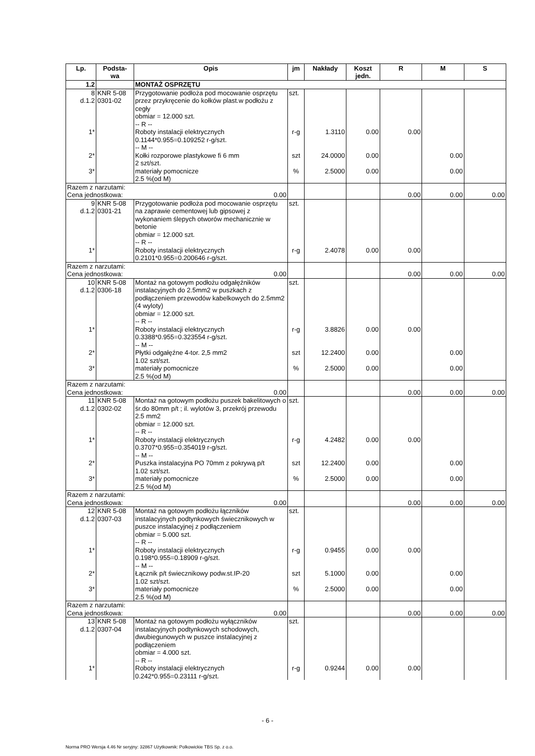| Lp. | Podsta- wa | Opis | jm | Nakłady | Koszt jedn. | R | M | S |
| --- | --- | --- | --- | --- | --- | --- | --- | --- |
| 1.2 | | MONTAŻ OSPRZĘTU | | | | | | |
| 8 d.1.2 | KNR 5-08 0301-02 | Przygotowanie podłoża pod mocowanie osprzętu przez przykręcenie do kołków plast.w podłożu z cegły obmiar = 12.000 szt. -- R -- | szt. | | | | | |
| 1* | | Roboty instalacji elektrycznych 0.1144*0.955=0.109252 r-g/szt. -- M -- | r-g | 1.3110 | 0.00 | 0.00 | | |
| 2* | | Kołki rozporowe plastykowe fi 6 mm 2 szt/szt. | szt | 24.0000 | 0.00 | | 0.00 | |
| 3* | | materiały pomocnicze 2.5 %(od M) | % | 2.5000 | 0.00 | | 0.00 | |
| Razem z narzutami: Cena jednostkowa: 0.00 | | | | | | 0.00 | 0.00 | 0.00 |
| 9 d.1.2 | KNR 5-08 0301-21 | Przygotowanie podłoża pod mocowanie osprzętu na zaprawie cementowej lub gipsowej z wykonaniem ślepych otworów mechanicznie w betonie obmiar = 12.000 szt. -- R -- | szt. | | | | | |
| 1* | | Roboty instalacji elektrycznych 0.2101*0.955=0.200646 r-g/szt. | r-g | 2.4078 | 0.00 | 0.00 | | |
| Razem z narzutami: Cena jednostkowa: 0.00 | | | | | | 0.00 | 0.00 | 0.00 |
| 10 d.1.2 | KNR 5-08 0306-18 | Montaż na gotowym podłożu odgałęźników instalacyjnych do 2.5mm2 w puszkach z podłączeniem przewodów kabelkowych do 2.5mm2 (4 wyloty) obmiar = 12.000 szt. -- R -- | szt. | | | | | |
| 1* | | Roboty instalacji elektrycznych 0.3388*0.955=0.323554 r-g/szt. -- M -- | r-g | 3.8826 | 0.00 | 0.00 | | |
| 2* | | Płytki odgałęźne 4-tor. 2,5 mm2 1.02 szt/szt. | szt | 12.2400 | 0.00 | | 0.00 | |
| 3* | | materiały pomocnicze 2.5 %(od M) | % | 2.5000 | 0.00 | | 0.00 | |
| Razem z narzutami: Cena jednostkowa: 0.00 | | | | | | 0.00 | 0.00 | 0.00 |
| 11 d.1.2 | KNR 5-08 0302-02 | Montaż na gotowym podłożu puszek bakelitowych o śr.do 80mm p/t ; il. wylotów 3, przekrój przewodu 2.5 mm2 obmiar = 12.000 szt. -- R -- | szt. | | | | | |
| 1* | | Roboty instalacji elektrycznych 0.3707*0.955=0.354019 r-g/szt. -- M -- | r-g | 4.2482 | 0.00 | 0.00 | | |
| 2* | | Puszka instalacyjna PO 70mm z pokrywą p/t 1.02 szt/szt. | szt | 12.2400 | 0.00 | | 0.00 | |
| 3* | | materiały pomocnicze 2.5 %(od M) | % | 2.5000 | 0.00 | | 0.00 | |
| Razem z narzutami: Cena jednostkowa: 0.00 | | | | | | 0.00 | 0.00 | 0.00 |
| 12 d.1.2 | KNR 5-08 0307-03 | Montaż na gotowym podłożu łączników instalacyjnych podtynkowych świecznikowych w puszce instalacyjnej z podłączeniem obmiar = 5.000 szt. -- R -- | szt. | | | | | |
| 1* | | Roboty instalacji elektrycznych 0.198*0.955=0.18909 r-g/szt. -- M -- | r-g | 0.9455 | 0.00 | 0.00 | | |
| 2* | | Łącznik p/t świecznikowy podw.st.IP-20 1.02 szt/szt. | szt | 5.1000 | 0.00 | | 0.00 | |
| 3* | | materiały pomocnicze 2.5 %(od M) | % | 2.5000 | 0.00 | | 0.00 | |
| Razem z narzutami: Cena jednostkowa: 0.00 | | | | | | 0.00 | 0.00 | 0.00 |
| 13 d.1.2 | KNR 5-08 0307-04 | Montaż na gotowym podłożu wyłączników instalacyjnych podtynkowych schodowych, dwubiegunowych w puszce instalacyjnej z podłączeniem obmiar = 4.000 szt. -- R -- | szt. | | | | | |
| 1* | | Roboty instalacji elektrycznych 0.242*0.955=0.23111 r-g/szt. | r-g | 0.9244 | 0.00 | 0.00 | | |
- 6 -
Norma PRO Wersja 4.46 Nr seryjny: 32867 Użytkownik: Polkowickie TBS Sp. z o.o.